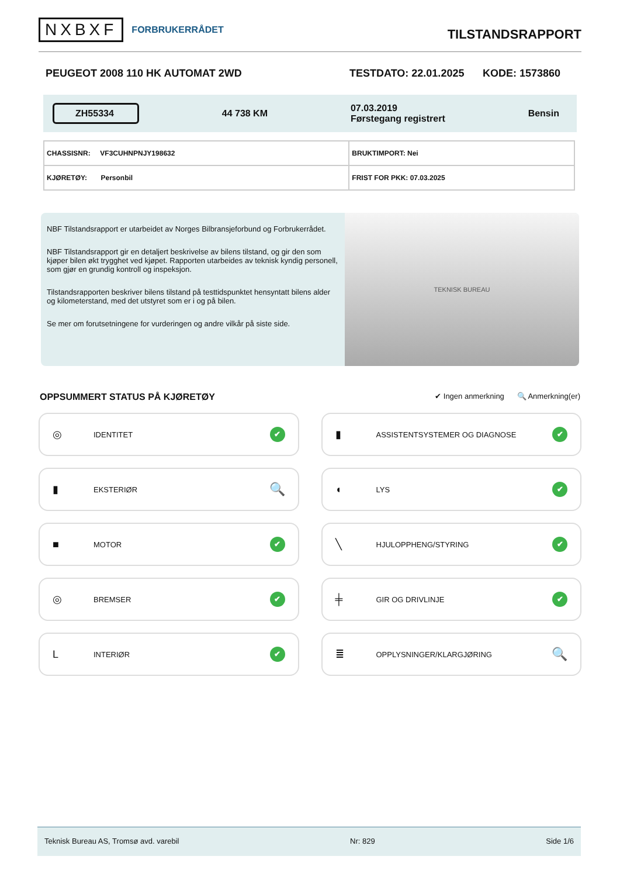NXBXF FORBRUKERRÅDET
TILSTANDSRAPPORT
PEUGEOT 2008 110 HK AUTOMAT 2WD TESTDATO: 22.01.2025 KODE: 1573860
ZH55334 44 738 KM 07.03.2019
Førstegang registrert Bensin
| CHASSISNR: VF3CUHNPNJY198632 | BRUKTIMPORT: Nei |
| KJØRETØY: Personbil | FRIST FOR PKK: 07.03.2025 |
NBF Tilstandsrapport er utarbeidet av Norges Bilbransjeforbund og Forbrukerrådet.
NBF Tilstandsrapport gir en detaljert beskrivelse av bilens tilstand, og gir den som kjøper bilen økt trygghet ved kjøpet. Rapporten utarbeides av teknisk kyndig personell, som gjør en grundig kontroll og inspeksjon.
Tilstandsrapporten beskriver bilens tilstand på testtidspunktet hensyntatt bilens alder og kilometerstand, med det utstyret som er i og på bilen.
Se mer om forutsetningene for vurderingen og andre vilkår på siste side.
TEKNISK BUREAU
OPPSUMMERT STATUS PÅ KJØRETØY
✔ Ingen anmerkning 🔍 Anmerkning(er)
◎ IDENTITET ✔
▮ ASSISTENTSYSTEMER OG DIAGNOSE ✔
▮ EKSTERIØR 🔍
◖ LYS ✔
■ MOTOR ✔
╲ HJULOPPHENG/STYRING ✔
◎ BREMSER ✔
╪ GIR OG DRIVLINJE ✔
L INTERIØR ✔
≣ OPPLYSNINGER/KLARGJØRING 🔍
Teknisk Bureau AS, Tromsø avd. varebil Nr: 829 Side 1/6